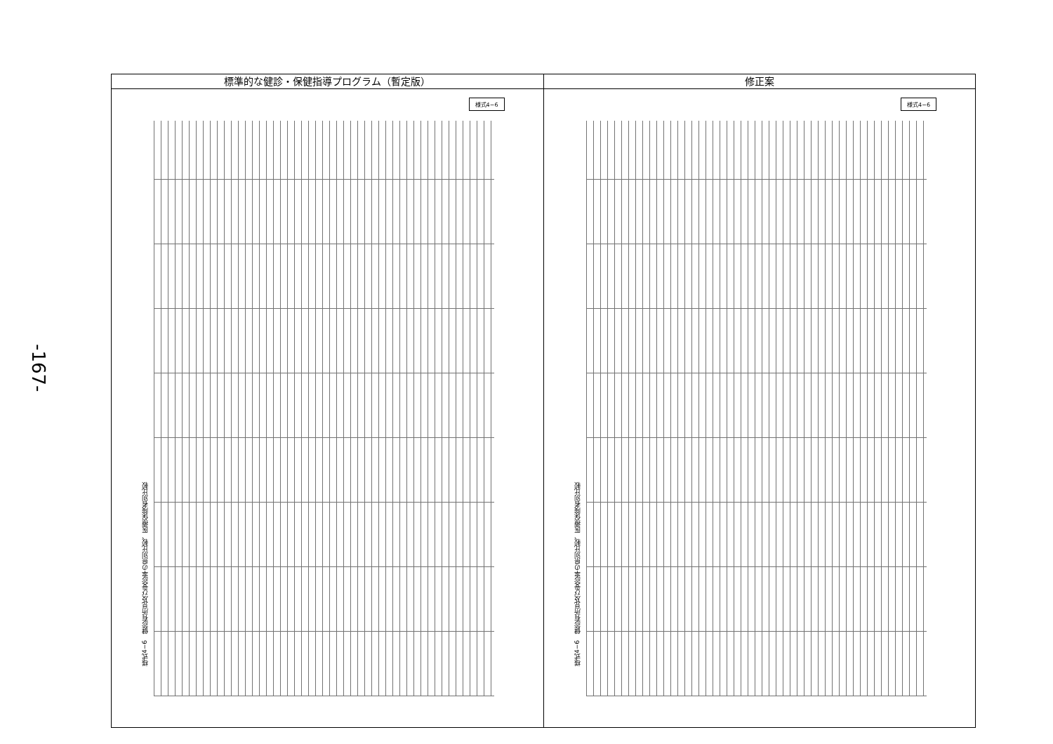-167-
標準的な健診・保健指導プログラム（暫定版）
様式4−6
様式4−6　健診有所見及び受診率の県別比較、医療保険者別比較
修正案
様式4−6
様式4−6　健診有所見及び受診率の県別比較、医療保険者別比較